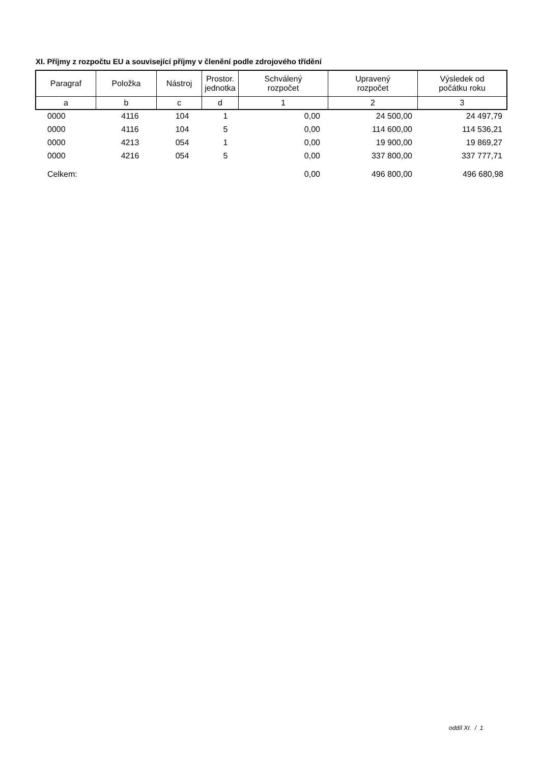XI. Příjmy z rozpočtu EU a související příjmy v členění podle zdrojového třídění
| Paragraf | Položka | Nástroj | Prostor. jednotka | Schválený rozpočet | Upravený rozpočet | Výsledek od počátku roku |
| a | b | c | d | 1 | 2 | 3 |
| | 0000 | 4116 | 104 | 1 | 0,00 | 24 500,00 | 24 497,79 |
| | 0000 | 4116 | 104 | 5 | 0,00 | 114 600,00 | 114 536,21 |
| | 0000 | 4213 | 054 | 1 | 0,00 | 19 900,00 | 19 869,27 |
| | 0000 | 4216 | 054 | 5 | 0,00 | 337 800,00 | 337 777,71 |
| | Celkem: | | | | 0,00 | 496 800,00 | 496 680,98 |
oddíl XI. / 1